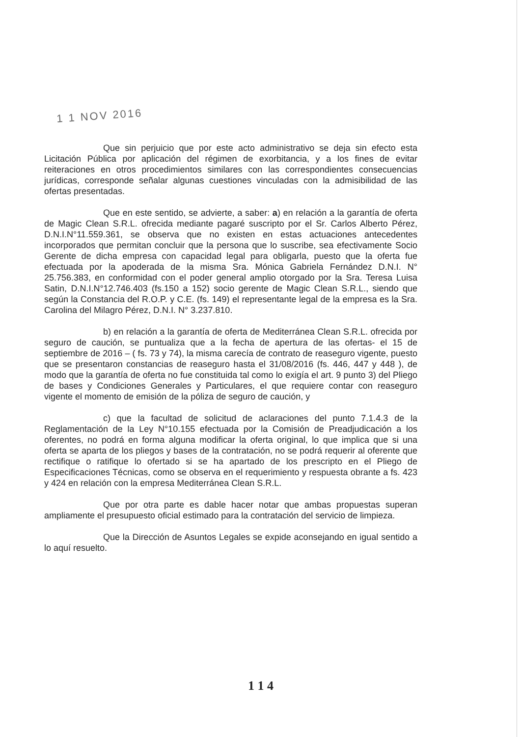1 1 NOV 2016
Que sin perjuicio que por este acto administrativo se deja sin efecto esta Licitación Pública por aplicación del régimen de exorbitancia, y a los fines de evitar reiteraciones en otros procedimientos similares con las correspondientes consecuencias jurídicas, corresponde señalar algunas cuestiones vinculadas con la admisibilidad de las ofertas presentadas.
Que en este sentido, se advierte, a saber: a) en relación a la garantía de oferta de Magic Clean S.R.L. ofrecida mediante pagaré suscripto por el Sr. Carlos Alberto Pérez, D.N.I.N°11.559.361, se observa que no existen en estas actuaciones antecedentes incorporados que permitan concluir que la persona que lo suscribe, sea efectivamente Socio Gerente de dicha empresa con capacidad legal para obligarla, puesto que la oferta fue efectuada por la apoderada de la misma Sra. Mónica Gabriela Fernández D.N.I. N° 25.756.383, en conformidad con el poder general amplio otorgado por la Sra. Teresa Luisa Satin, D.N.I.N°12.746.403 (fs.150 a 152) socio gerente de Magic Clean S.R.L., siendo que según la Constancia del R.O.P. y C.E. (fs. 149) el representante legal de la empresa es la Sra. Carolina del Milagro Pérez, D.N.I. N° 3.237.810.
b) en relación a la garantía de oferta de Mediterránea Clean S.R.L. ofrecida por seguro de caución, se puntualiza que a la fecha de apertura de las ofertas- el 15 de septiembre de 2016 – ( fs. 73 y 74), la misma carecía de contrato de reaseguro vigente, puesto que se presentaron constancias de reaseguro hasta el 31/08/2016 (fs. 446, 447 y 448 ), de modo que la garantía de oferta no fue constituida tal como lo exigía el art. 9 punto 3) del Pliego de bases y Condiciones Generales y Particulares, el que requiere contar con reaseguro vigente el momento de emisión de la póliza de seguro de caución, y
c) que la facultad de solicitud de aclaraciones del punto 7.1.4.3 de la Reglamentación de la Ley N°10.155 efectuada por la Comisión de Preadjudicación a los oferentes, no podrá en forma alguna modificar la oferta original, lo que implica que si una oferta se aparta de los pliegos y bases de la contratación, no se podrá requerir al oferente que rectifique o ratifique lo ofertado si se ha apartado de los prescripto en el Pliego de Especificaciones Técnicas, como se observa en el requerimiento y respuesta obrante a fs. 423 y 424 en relación con la empresa Mediterránea Clean S.R.L.
Que por otra parte es dable hacer notar que ambas propuestas superan ampliamente el presupuesto oficial estimado para la contratación del servicio de limpieza.
Que la Dirección de Asuntos Legales se expide aconsejando en igual sentido a lo aquí resuelto.
1 1 4